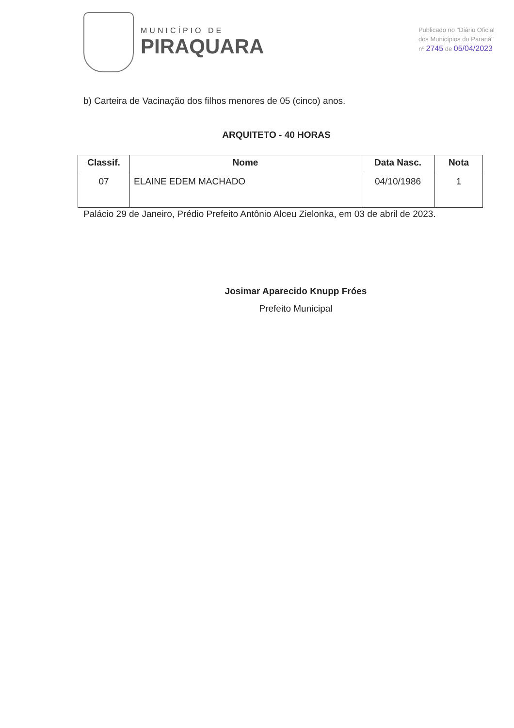MUNICÍPIO DE
PIRAQUARA
Publicado no "Diário Oficial
dos Municípios do Paraná"
nº 2745 de 05/04/2023
b) Carteira de Vacinação dos filhos menores de 05 (cinco) anos.
ARQUITETO - 40 HORAS
| Classif. | Nome | Data Nasc. | Nota |
| --- | --- | --- | --- |
| 07 | ELAINE EDEM MACHADO | 04/10/1986 | 1 |
Palácio 29 de Janeiro, Prédio Prefeito Antônio Alceu Zielonka, em 03 de abril de 2023.
Josimar Aparecido Knupp Fróes
Prefeito Municipal